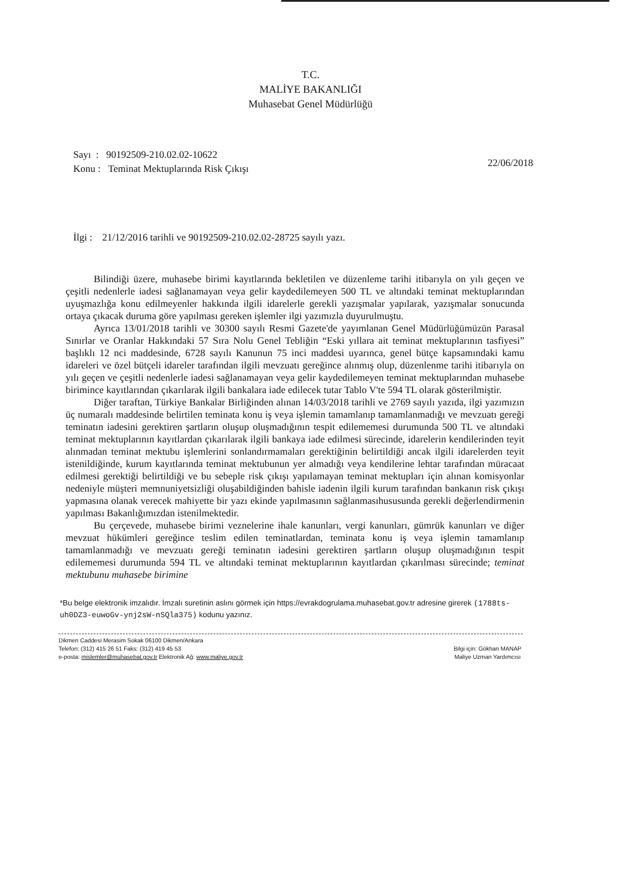T.C.
MALİYE BAKANLIĞI
Muhasebat Genel Müdürlüğü
Sayı : 90192509-210.02.02-10622
Konu : Teminat Mektuplarında Risk Çıkışı
22/06/2018
İlgi : 21/12/2016 tarihli ve 90192509-210.02.02-28725 sayılı yazı.
Bilindiği üzere, muhasebe birimi kayıtlarında bekletilen ve düzenleme tarihi itibarıyla on yılı geçen ve çeşitli nedenlerle iadesi sağlanamayan veya gelir kaydedilemeyen 500 TL ve altındaki teminat mektuplarından uyuşmazlığa konu edilmeyenler hakkında ilgili idarelerle gerekli yazışmalar yapılarak, yazışmalar sonucunda ortaya çıkacak duruma göre yapılması gereken işlemler ilgi yazımızla duyurulmuştu.
Ayrıca 13/01/2018 tarihli ve 30300 sayılı Resmi Gazete'de yayımlanan Genel Müdürlüğümüzün Parasal Sınırlar ve Oranlar Hakkındaki 57 Sıra Nolu Genel Tebliğin “Eski yıllara ait teminat mektuplarının tasfiyesi” başlıklı 12 nci maddesinde, 6728 sayılı Kanunun 75 inci maddesi uyarınca, genel bütçe kapsamındaki kamu idareleri ve özel bütçeli idareler tarafından ilgili mevzuatı gereğince alınmış olup, düzenlenme tarihi itibarıyla on yılı geçen ve çeşitli nedenlerle iadesi sağlanamayan veya gelir kaydedilemeyen teminat mektuplarından muhasebe birimince kayıtlarından çıkarılarak ilgili bankalara iade edilecek tutar Tablo V'te 594 TL olarak gösterilmiştir.
Diğer taraftan, Türkiye Bankalar Birliğinden alınan 14/03/2018 tarihli ve 2769 sayılı yazıda, ilgi yazımızın üç numaralı maddesinde belirtilen teminata konu iş veya işlemin tamamlanıp tamamlanmadığı ve mevzuatı gereği teminatın iadesini gerektiren şartların oluşup oluşmadığının tespit edilememesi durumunda 500 TL ve altındaki teminat mektuplarının kayıtlardan çıkarılarak ilgili bankaya iade edilmesi sürecinde, idarelerin kendilerinden teyit alınmadan teminat mektubu işlemlerini sonlandırmamaları gerektiğinin belirtildiği ancak ilgili idarelerden teyit istenildiğinde, kurum kayıtlarında teminat mektubunun yer almadığı veya kendilerine lehtar tarafından müracaat edilmesi gerektiği belirtildiği ve bu sebeple risk çıkışı yapılamayan teminat mektupları için alınan komisyonlar nedeniyle müşteri memnuniyetsizliği oluşabildiğinden bahisle iadenin ilgili kurum tarafından bankanın risk çıkışı yapmasına olanak verecek mahiyette bir yazı ekinde yapılmasının sağlanmasıhususunda gerekli değerlendirmenin yapılması Bakanlığımızdan istenilmektedir.
Bu çerçevede, muhasebe birimi veznelerine ihale kanunları, vergi kanunları, gümrük kanunları ve diğer mevzuat hükümleri gereğince teslim edilen teminatlardan, teminata konu iş veya işlemin tamamlanıp tamamlanmadığı ve mevzuatı gereği teminatın iadesini gerektiren şartların oluşup oluşmadığının tespit edilememesi durumunda 594 TL ve altındaki teminat mektuplarının kayıtlardan çıkarılması sürecinde; teminat mektubunu muhasebe birimine
*Bu belge elektronik imzalıdır. İmzalı suretinin aslını görmek için https://evrakdogrulama.muhasebat.gov.tr adresine girerek (1788ts-uh0DZ3-euwoGv-ynj2sW-nSQla375) kodunu yazınız.
Dikmen Caddesi Merasim Sokak 06100 Dikmen/Ankara
Telefon: (312) 415 26 51 Faks: (312) 419 45 53
e-posta: mislemler@muhasebat.gov.tr Elektronik Ağ: www.maliye.gov.tr
Bilgi için: Gökhan MANAP
Maliye Uzman Yardımcısı